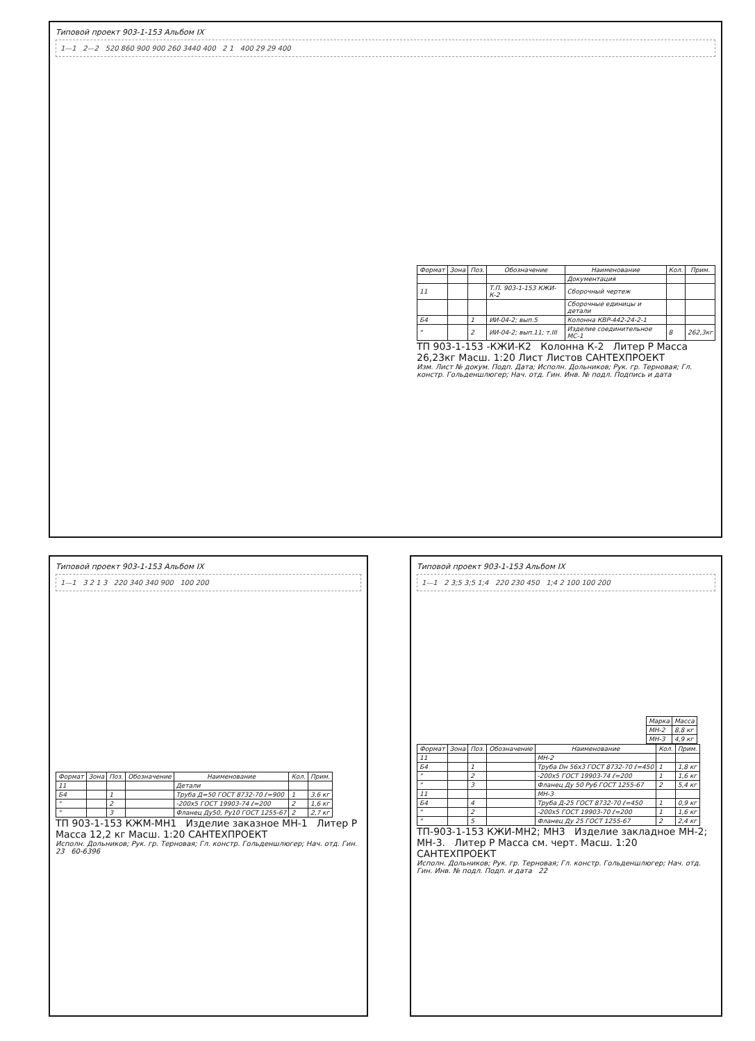Типовой проект 903-1-153 Альбом IX
1—1 2—2 520 860 900 900 260 3440 400 2 1 400 29 29 400
| Формат | Зона | Поз. | Обозначение | Наименование | Кол. | Прим. |
| --- | --- | --- | --- | --- | --- | --- |
| | | | | Документация | | |
| 11 | | | Т.П. 903-1-153 КЖИ-К-2 | Сборочный чертеж | | |
| | | | | Сборочные единицы и детали | | |
| Б4 | | 1 | ИИ-04-2; вып.5 | Колонна КВР-442-24-2-1 | | |
| " | | 2 | ИИ-04-2; вып.11; т.III | Изделие соединительное МС-1 | 8 | 262,3кг |
ТП 903-1-153 -КЖИ-К2 Колонна К-2 Литер Р Масса 26,23кг Масш. 1:20 Лист Листов САНТЕХПРОЕКТ
Изм. Лист № докум. Подп. Дата; Исполн. Дольников; Рук. гр. Терновая; Гл. констр. Гольденшлюгер; Нач. отд. Гин. Инв. № подл. Подпись и дата
Типовой проект 903-1-153 Альбом IX
1—1 3 2 1 3 220 340 340 900 100 200
| Формат | Зона | Поз. | Обозначение | Наименование | Кол. | Прим. |
| --- | --- | --- | --- | --- | --- | --- |
| 11 | | | | Детали | | |
| Б4 | | 1 | | Труба Д=50 ГОСТ 8732-70 ℓ=900 | 1 | 3,6 кг |
| " | | 2 | | -200х5 ГОСТ 19903-74 ℓ=200 | 2 | 1,6 кг |
| " | | 3 | | Фланец Ду50, Ру10 ГОСТ 1255-67 | 2 | 2,7 кг |
ТП 903-1-153 КЖМ-МН1 Изделие заказное МН-1 Литер Р Масса 12,2 кг Масш. 1:20 САНТЕХПРОЕКТ
Исполн. Дольников; Рук. гр. Терновая; Гл. констр. Гольденшлюгер; Нач. отд. Гин. 23 60-6396
Типовой проект 903-1-153 Альбом IX
1—1 2 3;5 3;5 1;4 220 230 450 1;4 2 100 100 200
| Марка | Масса |
| --- | --- |
| МН-2 | 8,8 кг |
| МН-3 | 4,9 кг |
| Формат | Зона | Поз. | Обозначение | Наименование | Кол. | Прим. |
| --- | --- | --- | --- | --- | --- | --- |
| 11 | | | | МН-2 | | |
| Б4 | | 1 | | Труба Dн 56х3 ГОСТ 8732-70 ℓ=450 | 1 | 1,8 кг |
| " | | 2 | | -200х5 ГОСТ 19903-74 ℓ=200 | 1 | 1,6 кг |
| " | | 3 | | Фланец Ду 50 Ру6 ГОСТ 1255-67 | 2 | 5,4 кг |
| 11 | | | | МН-3 | | |
| Б4 | | 4 | | Труба Д-25 ГОСТ 8732-70 ℓ=450 | 1 | 0,9 кг |
| " | | 2 | | -200х5 ГОСТ 19903-70 ℓ=200 | 1 | 1,6 кг |
| " | | 5 | | Фланец Ду 25 ГОСТ 1255-67 | 2 | 2,4 кг |
ТП-903-1-153 КЖИ-МН2; МН3 Изделие закладное МН-2; МН-3. Литер Р Масса см. черт. Масш. 1:20 САНТЕХПРОЕКТ
Исполн. Дольников; Рук. гр. Терновая; Гл. констр. Гольденшлюгер; Нач. отд. Гин. Инв. № подл. Подп. и дата 22